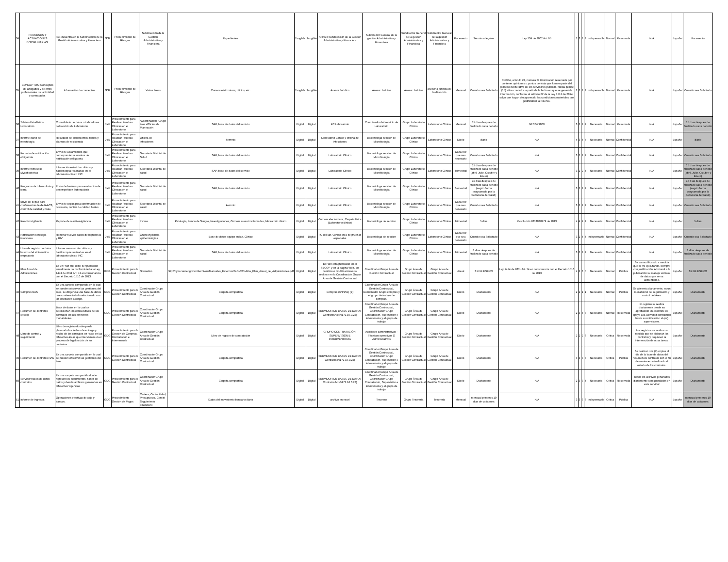| 34 | PROCESOS Y ACTUACIONES DISCIPLINARIAS: | Se encuentra en la Subdirección de la Gestión Administrativa y Financiera | GSI | Procedimiento de Riesgos | Subdirección de la Gestión Administrativa y Financiera | Expedientes | Tangible | Tangible | Archivo Subdirección de la Gestión Administrativa y Financiera | Subdirector General de la gestión Administrativa y Financiera | Subdirector General de la gestión Administrativa y Financiera | Subdirector General de la gestión Administrativa y Financiera | Por evento | Términos legales | Ley 734 de 2002 Art. 95 | 2 | 3 | 2 | 2 | Indispensable | Normal | Reservada | N/A | Español | Por evento |
| 35 | CONCEPTOS: Conceptos de abogados y de otros profesionales de la Entidad o contratados. | Información de conceptos | GSI | Procedimiento de Riesgos | Varias áreas | Correos elet´ronicos, oficios, etc. | Tangible | Tangible | Asesor Jurídico | Asesor Jurídico | Asesor Jurídico | asesoría jurídica de la dirección | Mensual | Cuando sea Solicitado | CPACA, artículo 24, numeral 3. Información reservada por contener opiniones o puntos de vista que formen parte del proceso deliberativo de los servidores públicos. Hasta quince (15) años contados a partir de la fecha en que se generó la información, conforme al artículo 22 de la Ley 1712 de 2014, salvo que hayan desaparecido las condiciones materiales que justificaban la reserva. | 2 | 2 | 2 | 2 | Indispensable | Normal | Reservada | N/A | Español | Cuando sea Solicitado |
| 36 | Tablero Estadístico Laboratorio | Consolidado de datos o indicadores del servicio de Laboratorio | DYE | Procedimiento para Realizar Pruebas Clínicas en el Laboratorio | •Coordinación •Grupo área •Oficina de Planeación | SAP, base de datos del servicio | Digital | Digital | PC Laboratorio | Coordinador del servicio de Laboratorio | Grupo Laboratorio Clínico | Laboratorio Clínico | Mensual | 15 días despues de finalizado cada periodo | NTCGP1000 | 3 | 2 | 2 | 4 | Necesaria | Normal | Reservada | N/A | Español | 15 días despues de finalizado cada periodo |
| 37 | Informe diario de infectología | Resultado de aislamientos diarios y alarmas de resistencia | DYE | Procedimiento para Realizar Pruebas Clínicas en el Laboratorio | Oficina de infecciones | kernmic | Digital | Digital | Laboratorio Clínico y oficina de infecciones | Bacteriologa seccion de Microbiologia | Grupo Laboratorio Clínico | Laboratorio Clínico | Diario | diario | N/A | 4 | 3 | 4 | 5 | Necesaria | Normal | Confidencial | N/A | Español | diario |
| 38 | Formato de notificación obligatoria | Envio de aislamientos que corresponden a eventos de notificación obligatoria | DYE | Procedimiento para Realizar Pruebas Clínicas en el Laboratorio | Secretaria Distrital de Salud | SAP, base de datos del servicio | Digital | Digital | Laboratorio Clínico | Bacteriologa seccion de Microbiologia | Grupo Laboratorio Clínico | Laboratorio Clínico | Cada vez que sea necesario | Cuando sea Solicitado | N/A | 3 | 2 | 2 | 4 | Necesaria | Normal | Confidencial | N/A | Español | Cuando sea Solicitado |
| 39 | Informe trimestral Mycobacterias | Informe trimestral de cultivos y baciloscopia realizadas en el laboratorio clinico INC | DYE | Procedimiento para Realizar Pruebas Clínicas en el Laboratorio | Secretaria Distrital de salud | SAP, base de datos del servicio | Digital | Digital | Laboratorio Clínico | Bacteriologa seccion de Microbiologia | Grupo Laboratorio Clínico | Laboratorio Clínico | Trimestral | 15 días despues de finalizado cada periodo (abril, Julio, Octubre y Enero) | N/A | 3 | 2 | 2 | 4 | Necesaria | Normal | Confidencial | N/A | Español | 15 días despues de finalizado cada periodo (abril, Julio, Octubre y Enero) |
| 40 | Programa de tuberculosis y lepra | Envio de laminas para evaluacion de desempeñoen Tuberculosis | DYE | Procedimiento para Realizar Pruebas Clínicas en el Laboratorio | Secretaria Distrital de salud | SAP, base de datos del servicio | Digital | Digital | Laboratorio Clínico | Bacteriologa seccion de Microbiologia | Grupo Laboratorio Clínico | Laboratorio Clínico | Semestral | 15 días despues de finalizado cada periodo (según fecha programada por la Secretaria de Salud) | N/A | 3 | 2 | 2 | 4 | Necesaria | Normal | Confidencial | N/A | Español | 15 días despues de finalizado cada periodo (según fecha programada por la Secretaria de Salud) |
| 41 | Envio de cepas para confirmacion de de IAACS, control de calidad y brote | Envio de cepas para confirmacion de resistecia, control de calidad brotes | DYE | Procedimiento para Realizar Pruebas Clínicas en el Laboratorio | Secretaria Distrital de salud | kernmic | Digital | Digital | Laboratorio Clínico | Bacteriologa seccion de Microbiologia | Grupo Laboratorio Clínico | Laboratorio Clínico | Cada vez que sea necesario | Cuando sea Solicitado | N/A | 3 | 2 | 2 | 4 | Necesaria | Normal | Confidencial | N/A | Español | Cuando sea Solicitado |
| 42 | Reactivovigilancia | Reporte de reactivovigilancia | DYE | Procedimiento para Realizar Pruebas Clínicas en el Laboratorio | Invima | Patologia, Banco de Sangre, Investigaciones, Correos areas involucradas, laboratorio clinico | Digital | Digital | Correos electronicos, Carpeta fisica (Laboratorio clinico) | Bacteriologa de seccion | Grupo Laboratorio Clínico | Laboratorio Clínico | Trimestral | 5 dias | Resolución 2013038979 de 2013 | 4 | 4 | 4 | 4 | Necesaria | Normal | Confidencial | N/A | Español | 5 dias |
| 43 | Notificacion serologia infecciosa | Reportar nuevos casos de hepatitis B y HIV | DYE | Procedimiento para Realizar Pruebas Clínicas en el Laboratorio | Grupo vigilancia epidemiologica | Base de datos equipo en lab. Clinico | Digital | Digital | PC del lab. Clinico area de pruebas especiales | Bacteriologa de seccion | Grupo Laboratorio Clínico | Laboratorio Clínico | Cada vez que sea necesario | Cuando sea Solicitado | N/A | 3 | 2 | 4 | 4 | Indispensable | Normal | Confidencial | N/A | Español | Cuando sea Solicitado |
| 44 | Libro de registro de datos basicos del sintomatico respiratorio | Informe mensual de cultivos y baciloscopia realizadas en el laboratorio clinico INC | DYE | Procedimiento para Realizar Pruebas Clínicas en el Laboratorio | Secretaria Distrital de salud | SAP, base de datos del servicio | Digital | Digital | Laboratorio Clínico | Bacteriologa seccion de Microbiologia | Grupo Laboratorio Clínico | Laboratorio Clínico | Trimestral | 8 días despues de finalizado cada periodo | N/A | 3 | 2 | 2 | 4 | Necesaria | Normal | Confidencial | N/A | Español | 8 días despues de finalizado cada periodo |
| 45 | Plan Anual de Adquisiciones | Es un Plan que debe ser publicado anualmente de conformidad a la Ley 1474 de 2011 Art. 74 en consonancia con el Decreto 1510 de 2013. | GDG | Procedimiento para la Gestión Contractual | Normativo | http://oym.cancer.gov.co/Archivos/Manuales_Externos/Gu%C3%ADa_Plan_Anual_de_Adquisiciones.pdf | Digital | Digital | El Plan está publicado en el SECOP y en la página Web, los cambios o modificaciones se realizan en la Coordinación Grupo Área de Gestión Contractual | Coordinador Grupo Área de Gestión Contractual | Grupo Área de Gestión Contractual | Grupo Área de Gestión Contractual | Anual | 31 DE ENERO | Ley 1474 de 2011 Art. 74 en consonancia con el Decreto 1510 de 2013 | 4 | 2 | 3 | 5 | Necesaria | Normal | Pública | Se va modificando a medida que se va ejecutando, siempre con justificación. Adicional a la publicación se maneja un base de datos que se va alimentando. | Español | 31 DE ENERO |
| 46 | Compras NAS | Es una carpeta compartida en la cual se pueden observar las gestiones del área, se diligencia una base de datos que contiene todo lo relacionado con las ctividades a cargo. | GDG | Procedimiento para la Gestión Contractual | Coordinador Grupo Área de Gestión Contractual | Carpeta compartida | Digital | Digital | Compras (\\NNAS) (Z) | Coordinador Grupo Área de Gestión Contractual, Coordinador Grupo compras y el grupo de trabajo de compras. | Grupo Área de Gestión Contractual | Grupo Área de Gestión Contractual | Diario | Diariamente | N/A | 2 | 1 | 1 | 1 | Necesaria | Normal | Pública | Se alimenta diariamente, es un mecanismo de seguimiento y control del Área. | Español | Diariamente |
| 47 | Resumen de contratos (excel) | Base de datos en la cual se seleccionan los consecutivos de los contratos en sus diferentes modalidades. | GDG | Procedimiento para la Gestión Contractual | Coordinador Grupo Área de Gestión Contractual | Carpeta compartida | Digital | Digital | SERVIDOR DE BASES DE DATOS ContratosAct (\\172.16.0.22) | Coordinador Grupo Área de Gestión Contractual, Coordinador Grupo Contratación, Supervisión e Interventoria y el grupo de trabajo | Grupo Área de Gestión Contractual | Grupo Área de Gestión Contractual | Diario | Diariamente | N/A | 2 | 3 | 4 | 3 | Necesaria | Normal | Reservada | El registro se realiza diariamente desde su aprobación en el comité de apoyo a la actividad contractual hasta su notificación al (os) supervisores. | Español | Diariamente |
| 48 | Libro de control y seguimiento | Libro de registro donde queda plasmado las fechas de entrega y recibo de los contratos en físico en las diferentes áreas que intervienen en el proceso de legalización de los contratos. | GDG | Procedimiento para la Gestión de Compras, Contratación e Interventoría | Coordinador Grupo Área de Gestión Contractual | Libro de registro de contratación | Digital | Digital | GRUPO CONTRATACIÓN, SUPERVISIÓN E INTERVENTORIA | Auxiliares administrativos - Técnicos operativos O Administrativos | Grupo Área de Gestión Contractual | Grupo Área de Gestión Contractual | Diario | Diariamente | N/A | 2 | 2 | 2 | 3 | Necesaria | Crítica | Reservada | Los registros se realizan a medida que se elaboran los contratos y requieren la intervención de otras áreas. | Español | Diariamente |
| 49 | Resumen de contratos NAS | Es una carpeta compartida en la cual se pueden observar las gestiones del área. | GDG | Procedimiento para la Gestión Contractual | Coordinador Grupo Área de Gestión Contractual | Carpeta compartida | Digital | Digital | SERVIDOR DE BASES DE DATOS Contratos (\\172.16.0.22) | Coordinador Grupo Área de Gestión Contractual, Coordinador Grupo Contratación, Supervisión e Interventoria y el grupo de trabajo | Grupo Área de Gestión Contractual | Grupo Área de Gestión Contractual | Diario | Diariamente | N/A | 4 | 3 | 3 | 3 | Necesaria | Crítica | Pública | Se realizan dos (2) copias al día de la base de datos del resumen de contratos con el fin de mantener actualizado el estado de los contratos. | Español | Diariamente |
| 50 | Servidor bases de datos contratos | Es una carpeta compartida donde reposan los documentos, bases de datos y demás archivos generados en diferentes vigencias | GDG | Procedimiento para la Gestión Contractual | Coordinador Grupo Área de Gestión Contractual | Carpeta compartida | Digital | Digital | SERVIDOR DE BASES DE DATOS ContratosAct (\\172.16.0.22) | Coordinador Grupo Área de Gestión Contractual, Coordinador Grupo Contratación, Supervisión e Interventoria y el grupo de trabajo | Grupo Área de Gestión Contractual | Grupo Área de Gestión Contractual | Diario | Diariamente | N/A | 2 | 3 | 3 | 4 | Necesaria | Crítica | Reservada | Todos los archivos genarados diariamente son guardados en este servidor | Español | Diariamente |
| 51 | Informe de ingresos | Operaciones efectivas de caja y bancos. | GDG | Procedimiento Gestión de Pagos | Cartera, Contabilidad, Presupuesto, Comité Seguimiento Financiero | Datos del movimiento bancario diario | Digital | Digital | archivo en excel | Tesorero | Grupo Tesorería | Tesorería | Mensual | mensual primeros 10 dias de cada mes | N/A | 3 | 3 | 3 | 3 | Indispensable | Crítica | Pública | N/A | Español | mensual primeros 10 dias de cada mes |